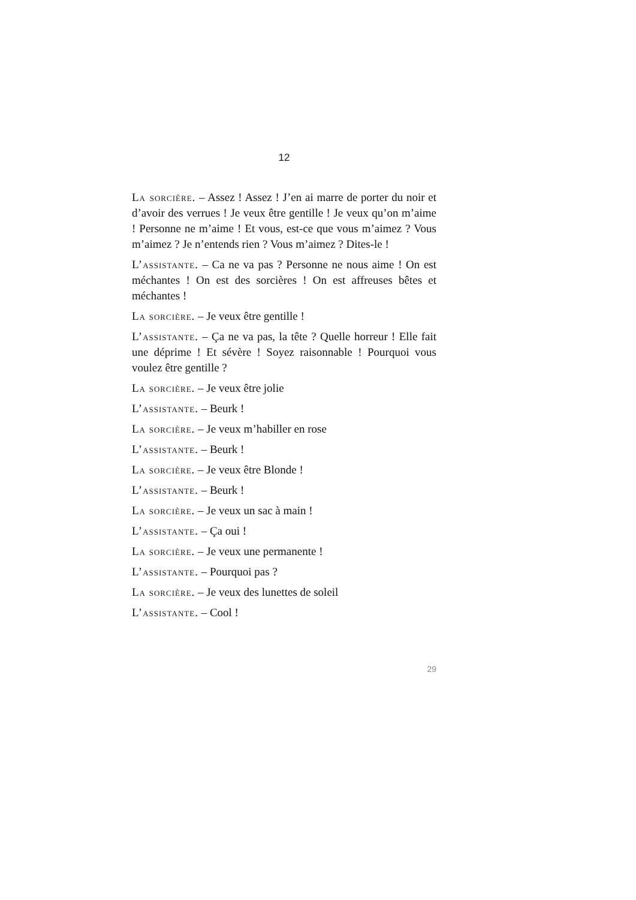12
La sorcière. – Assez ! Assez ! J’en ai marre de porter du noir et d’avoir des verrues ! Je veux être gentille ! Je veux qu’on m’aime ! Personne ne m’aime ! Et vous, est-ce que vous m’aimez ? Vous m’aimez ? Je n’entends rien ? Vous m’aimez ? Dites-le !
L’assistante. – Ca ne va pas ? Personne ne nous aime ! On est méchantes ! On est des sorcières ! On est affreuses bêtes et méchantes !
La sorcière. – Je veux être gentille !
L’assistante. – Ça ne va pas, la tête ? Quelle horreur ! Elle fait une déprime ! Et sévère ! Soyez raisonnable ! Pourquoi vous voulez être gentille ?
La sorcière. – Je veux être jolie
L’assistante. – Beurk !
La sorcière. – Je veux m’habiller en rose
L’assistante. – Beurk !
La sorcière. – Je veux être Blonde !
L’assistante. – Beurk !
La sorcière. – Je veux un sac à main !
L’assistante. – Ça oui !
La sorcière. – Je veux une permanente !
L’assistante. – Pourquoi pas ?
La sorcière. – Je veux des lunettes de soleil
L’assistante. – Cool !
29